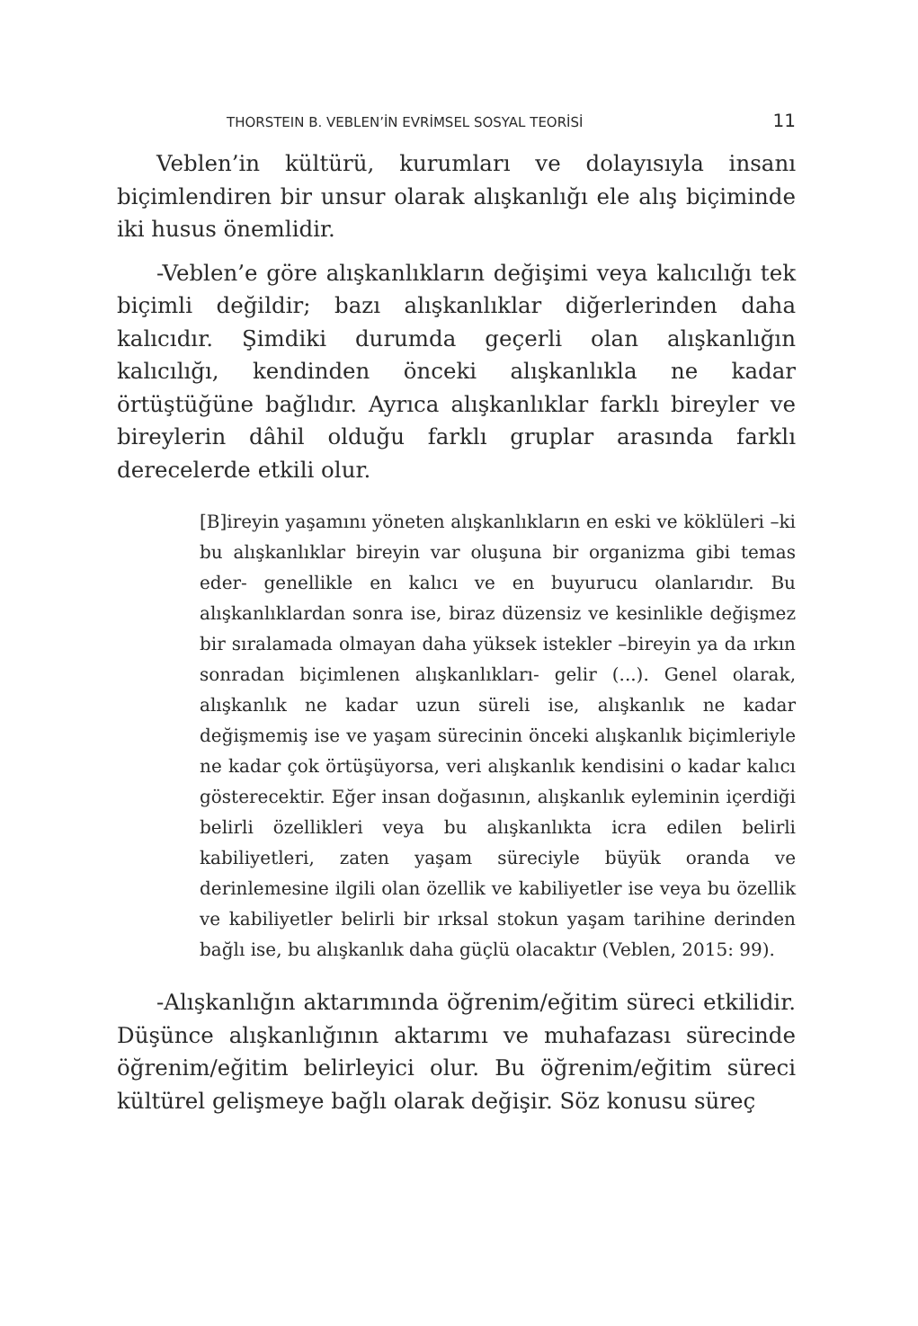THORSTEIN B. VEBLEN’İN EVRİMSEL SOSYAL TEORİSİ 11
Veblen’in kültürü, kurumları ve dolayısıyla insanı biçimlendiren bir unsur olarak alışkanlığı ele alış biçiminde iki husus önemlidir.
-Veblen’e göre alışkanlıkların değişimi veya kalıcılığı tek biçimli değildir; bazı alışkanlıklar diğerlerinden daha kalıcıdır. Şimdiki durumda geçerli olan alışkanlığın kalıcılığı, kendinden önceki alışkanlıkla ne kadar örtüştüğüne bağlıdır. Ayrıca alışkanlıklar farklı bireyler ve bireylerin dâhil olduğu farklı gruplar arasında farklı derecelerde etkili olur.
[B]ireyin yaşamını yöneten alışkanlıkların en eski ve köklüleri –ki bu alışkanlıklar bireyin var oluşuna bir organizma gibi temas eder- genellikle en kalıcı ve en buyurucu olanlarıdır. Bu alışkanlıklardan sonra ise, biraz düzensiz ve kesinlikle değişmez bir sıralamada olmayan daha yüksek istekler –bireyin ya da ırkın sonradan biçimlenen alışkanlıkları- gelir (...). Genel olarak, alışkanlık ne kadar uzun süreli ise, alışkanlık ne kadar değişmemiş ise ve yaşam sürecinin önceki alışkanlık biçimleriyle ne kadar çok örtüşüyorsa, veri alışkanlık kendisini o kadar kalıcı gösterecektir. Eğer insan doğasının, alışkanlık eyleminin içerdiği belirli özellikleri veya bu alışkanlıkta icra edilen belirli kabiliyetleri, zaten yaşam süreciyle büyük oranda ve derinlemesine ilgili olan özellik ve kabiliyetler ise veya bu özellik ve kabiliyetler belirli bir ırksal stokun yaşam tarihine derinden bağlı ise, bu alışkanlık daha güçlü olacaktır (Veblen, 2015: 99).
-Alışkanlığın aktarımında öğrenim/eğitim süreci etkilidir. Düşünce alışkanlığının aktarımı ve muhafazası sürecinde öğrenim/eğitim belirleyici olur. Bu öğrenim/eğitim süreci kültürel gelişmeye bağlı olarak değişir. Söz konusu süreç